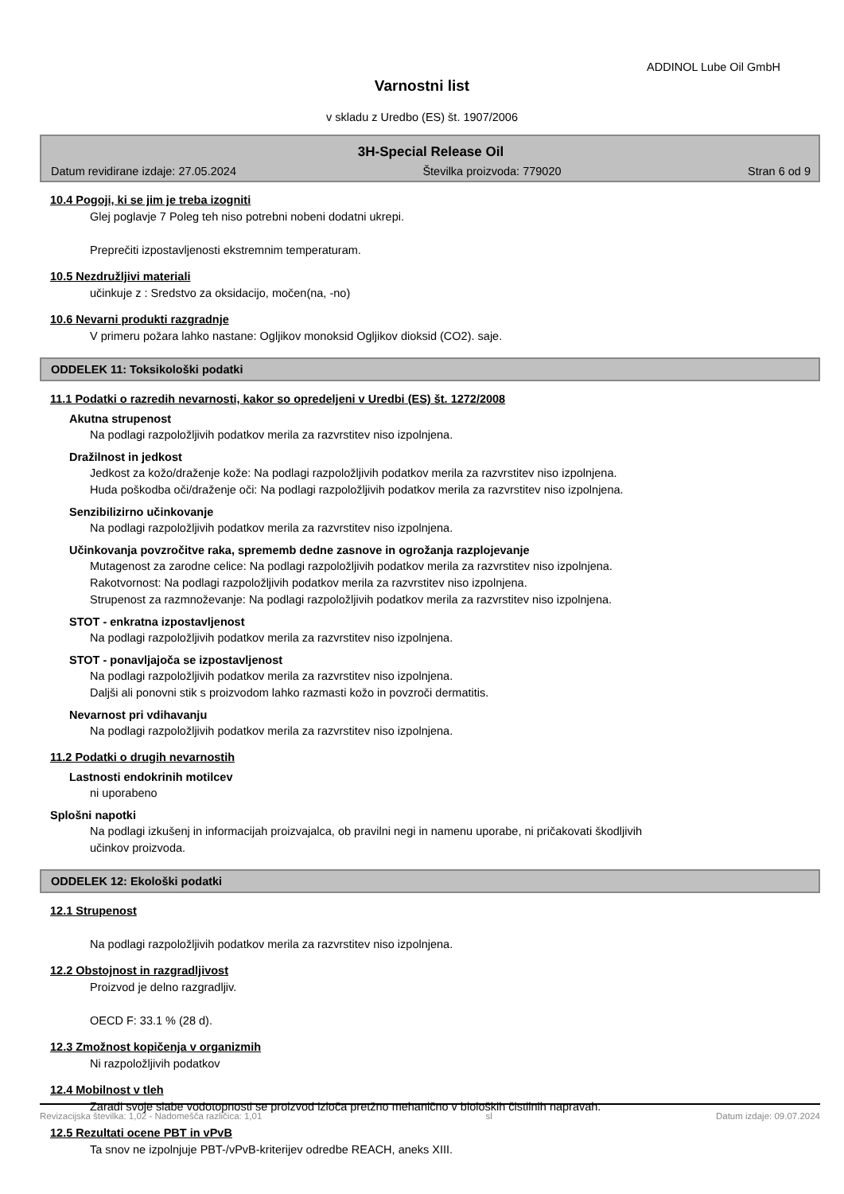ADDINOL Lube Oil GmbH
Varnostni list
v skladu z Uredbo (ES) št. 1907/2006
3H-Special Release Oil
Datum revidirane izdaje: 27.05.2024 Številka proizvoda: 779020 Stran 6 od 9
10.4 Pogoji, ki se jim je treba izogniti
Glej poglavje 7 Poleg teh niso potrebni nobeni dodatni ukrepi.
Preprečiti izpostavljenosti ekstremnim temperaturam.
10.5 Nezdružljivi materiali
učinkuje z : Sredstvo za oksidacijo, močen(na, -no)
10.6 Nevarni produkti razgradnje
V primeru požara lahko nastane: Ogljikov monoksid Ogljikov dioksid (CO2). saje.
ODDELEK 11: Toksikološki podatki
11.1 Podatki o razredih nevarnosti, kakor so opredeljeni v Uredbi (ES) št. 1272/2008
Akutna strupenost
Na podlagi razpoložljivih podatkov merila za razvrstitev niso izpolnjena.
Dražilnost in jedkost
Jedkost za kožo/draženje kože: Na podlagi razpoložljivih podatkov merila za razvrstitev niso izpolnjena.
Huda poškodba oči/draženje oči: Na podlagi razpoložljivih podatkov merila za razvrstitev niso izpolnjena.
Senzibilizirno učinkovanje
Na podlagi razpoložljivih podatkov merila za razvrstitev niso izpolnjena.
Učinkovanja povzročitve raka, sprememb dedne zasnove in ogrožanja razplojevanje
Mutagenost za zarodne celice: Na podlagi razpoložljivih podatkov merila za razvrstitev niso izpolnjena.
Rakotvornost: Na podlagi razpoložljivih podatkov merila za razvrstitev niso izpolnjena.
Strupenost za razmnoževanje: Na podlagi razpoložljivih podatkov merila za razvrstitev niso izpolnjena.
STOT - enkratna izpostavljenost
Na podlagi razpoložljivih podatkov merila za razvrstitev niso izpolnjena.
STOT - ponavljajoča se izpostavljenost
Na podlagi razpoložljivih podatkov merila za razvrstitev niso izpolnjena.
Daljši ali ponovni stik s proizvodom lahko razmasti kožo in povzroči dermatitis.
Nevarnost pri vdihavanju
Na podlagi razpoložljivih podatkov merila za razvrstitev niso izpolnjena.
11.2 Podatki o drugih nevarnostih
Lastnosti endokrinih motilcev
ni uporabeno
Splošni napotki
Na podlagi izkušenj in informacijah proizvajalca, ob pravilni negi in namenu uporabe, ni pričakovati škodljivih
učinkov proizvoda.
ODDELEK 12: Ekološki podatki
12.1 Strupenost
Na podlagi razpoložljivih podatkov merila za razvrstitev niso izpolnjena.
12.2 Obstojnost in razgradljivost
Proizvod je delno razgradljiv.
OECD F: 33.1 % (28 d).
12.3 Zmožnost kopičenja v organizmih
Ni razpoložljivih podatkov
12.4 Mobilnost v tleh
Zaradi svoje slabe vodotopnosti se proizvod izloča pretžno mehanično v bioloških čistilnih napravah.
12.5 Rezultati ocene PBT in vPvB
Ta snov ne izpolnjuje PBT-/vPvB-kriterijev odredbe REACH, aneks XIII.
Revizacijska številka: 1,02 - Nadomešča različica: 1,01 sl Datum izdaje: 09.07.2024